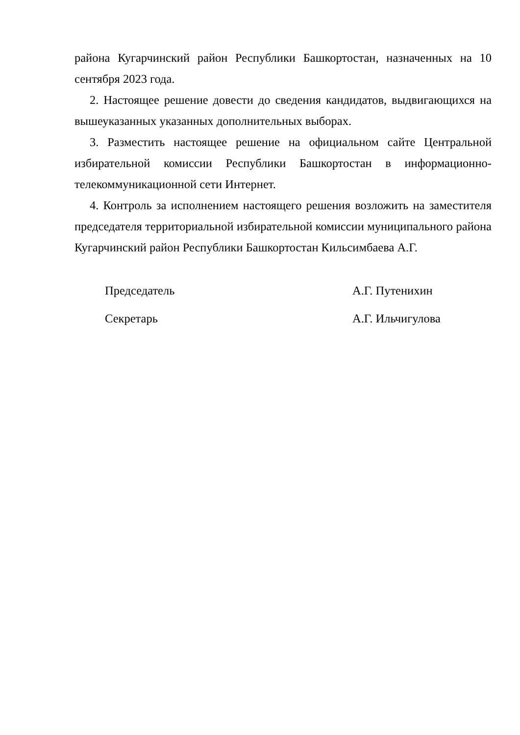района Кугарчинский район Республики Башкортостан, назначенных на 10 сентября 2023 года.
2. Настоящее решение довести до сведения кандидатов, выдвигающихся на вышеуказанных указанных дополнительных выборах.
3. Разместить настоящее решение на официальном сайте Центральной избирательной комиссии Республики Башкортостан в информационно-телекоммуникационной сети Интернет.
4. Контроль за исполнением настоящего решения возложить на заместителя председателя территориальной избирательной комиссии муниципального района Кугарчинский район Республики Башкортостан Кильсимбаева А.Г.
Председатель А.Г. Путенихин
Секретарь А.Г. Ильчигулова